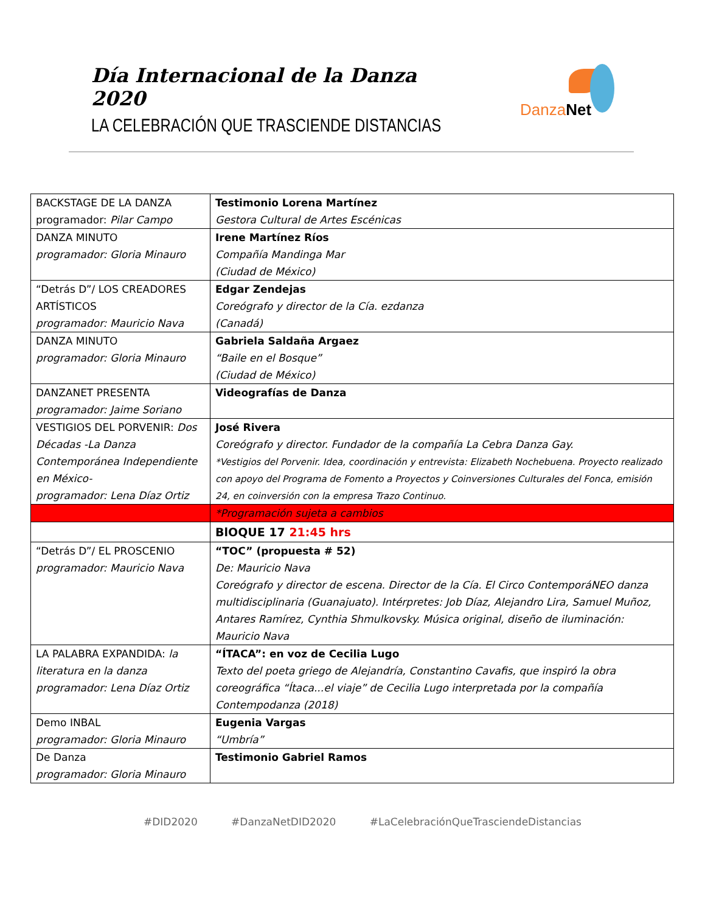Día Internacional de la Danza 2020
LA CELEBRACIÓN QUE TRASCIENDE DISTANCIAS
Danza Net
| BACKSTAGE DE LA DANZA programador: Pilar Campo | Testimonio Lorena Martínez Gestora Cultural de Artes Escénicas |
| DANZA MINUTO programador: Gloria Minauro | Irene Martínez Ríos Compañía Mandinga Mar (Ciudad de México) |
| “Detrás D”/ LOS CREADORES ARTÍSTICOS programador: Mauricio Nava | Edgar Zendejas Coreógrafo y director de la Cía. ezdanza (Canadá) |
| DANZA MINUTO programador: Gloria Minauro | Gabriela Saldaña Argaez “Baile en el Bosque” (Ciudad de México) |
| DANZANET PRESENTA programador: Jaime Soriano | Videografías de Danza |
| VESTIGIOS DEL PORVENIR: Dos Décadas -La Danza Contemporánea Independiente en México- programador: Lena Díaz Ortiz | José Rivera Coreógrafo y director. Fundador de la compañía La Cebra Danza Gay. *Vestigios del Porvenir. Idea, coordinación y entrevista: Elizabeth Nochebuena. Proyecto realizado con apoyo del Programa de Fomento a Proyectos y Coinversiones Culturales del Fonca, emisión 24, en coinversión con la empresa Trazo Continuo. |
| | *Programación sujeta a cambios |
| | BlOQUE 17 21:45 hrs |
| “Detrás D”/ EL PROSCENIO programador: Mauricio Nava | “TOC” (propuesta # 52) De: Mauricio Nava Coreógrafo y director de escena. Director de la Cía. El Circo ContemporáNEO danza multidisciplinaria (Guanajuato). Intérpretes: Job Díaz, Alejandro Lira, Samuel Muñoz, Antares Ramírez, Cynthia Shmulkovsky. Música original, diseño de iluminación: Mauricio Nava |
| LA PALABRA EXPANDIDA: la literatura en la danza programador: Lena Díaz Ortiz | “ÍTACA”: en voz de Cecilia Lugo Texto del poeta griego de Alejandría, Constantino Cavafis, que inspiró la obra coreográfica “Ítaca...el viaje” de Cecilia Lugo interpretada por la compañía Contempodanza (2018) |
| Demo INBAL programador: Gloria Minauro | Eugenia Vargas “Umbría” |
| De Danza programador: Gloria Minauro | Testimonio Gabriel Ramos |
#DID2020 #DanzaNetDID2020 #LaCelebraciónQueTrasciendeDistancias